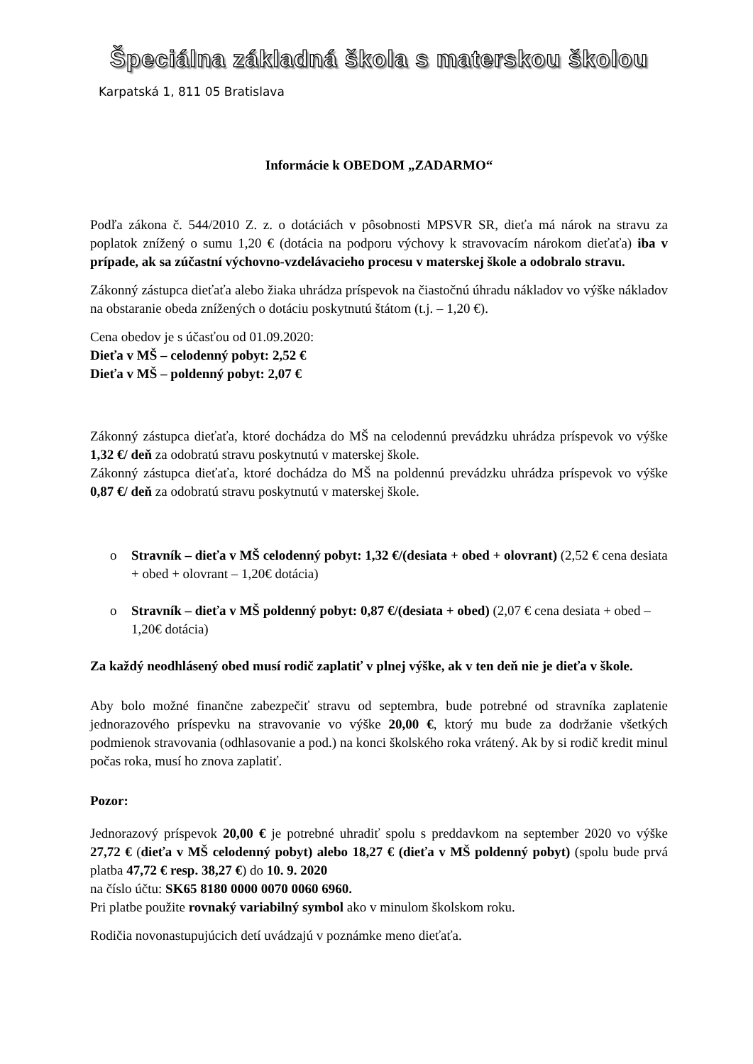Špeciálna základná škola s materskou školou
Karpatská 1, 811 05 Bratislava
Informácie k OBEDOM „ZADARMO“
Podľa zákona č. 544/2010 Z. z. o dotáciách v pôsobnosti MPSVR SR, dieťa má nárok na stravu za poplatok znížený o sumu 1,20 € (dotácia na podporu výchovy k stravovacím nárokom dieťaťa) iba v prípade, ak sa zúčastní výchovno-vzdelávacieho procesu v materskej škole a odobralo stravu.
Zákonný zástupca dieťaťa alebo žiaka uhrádza príspevok na čiastočnú úhradu nákladov vo výške nákladov na obstaranie obeda znížených o dotáciu poskytnutú štátom (t.j. – 1,20 €).
Cena obedov je s účasťou od 01.09.2020:
Dieťa v MŠ – celodenný pobyt: 2,52 €
Dieťa v MŠ – poldenný pobyt: 2,07 €
Zákonný zástupca dieťaťa, ktoré dochádza do MŠ na celodennú prevádzku uhrádza príspevok vo výške 1,32 €/ deň za odobratú stravu poskytnutú v materskej škole.
Zákonný zástupca dieťaťa, ktoré dochádza do MŠ na poldennú prevádzku uhrádza príspevok vo výške 0,87 €/ deň za odobratú stravu poskytnutú v materskej škole.
o Stravník – dieťa v MŠ celodenný pobyt: 1,32 €/(desiata + obed + olovrant) (2,52 € cena desiata + obed + olovrant – 1,20€ dotácia)
o Stravník – dieťa v MŠ poldenný pobyt: 0,87 €/(desiata + obed) (2,07 € cena desiata + obed – 1,20€ dotácia)
Za každý neodhlásený obed musí rodič zaplatiť v plnej výške, ak v ten deň nie je dieťa v škole.
Aby bolo možné finančne zabezpečiť stravu od septembra, bude potrebné od stravníka zaplatenie jednorazového príspevku na stravovanie vo výške 20,00 €, ktorý mu bude za dodržanie všetkých podmienok stravovania (odhlasovanie a pod.) na konci školského roka vrátený. Ak by si rodič kredit minul počas roka, musí ho znova zaplatiť.
Pozor:
Jednorazový príspevok 20,00 € je potrebné uhradiť spolu s preddavkom na september 2020 vo výške 27,72 € (dieťa v MŠ celodenný pobyt) alebo 18,27 € (dieťa v MŠ poldenný pobyt) (spolu bude prvá platba 47,72 € resp. 38,27 €) do 10. 9. 2020
na číslo účtu: SK65 8180 0000 0070 0060 6960.
Pri platbe použite rovnaký variabilný symbol ako v minulom školskom roku.
Rodičia novonastupujúcich detí uvádzajú v poznámke meno dieťaťa.